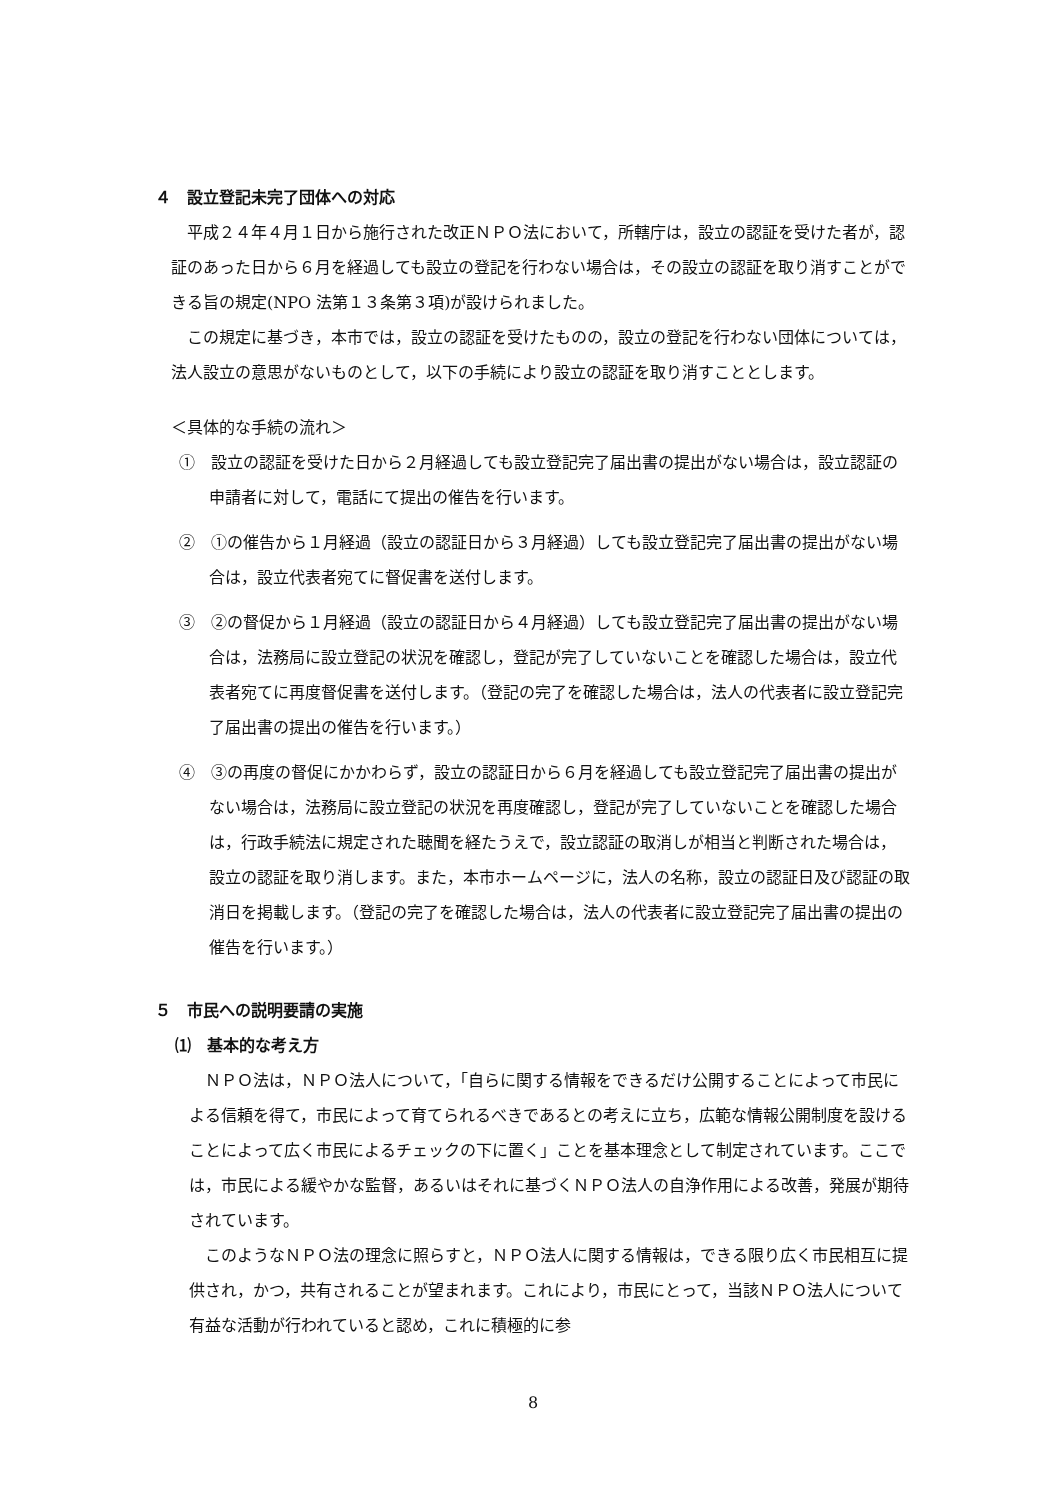４　設立登記未完了団体への対応
平成２４年４月１日から施行された改正ＮＰＯ法において，所轄庁は，設立の認証を受けた者が，認証のあった日から６月を経過しても設立の登記を行わない場合は，その設立の認証を取り消すことができる旨の規定(NPO 法第１３条第３項)が設けられました。
この規定に基づき，本市では，設立の認証を受けたものの，設立の登記を行わない団体については，法人設立の意思がないものとして，以下の手続により設立の認証を取り消すこととします。
＜具体的な手続の流れ＞
①　設立の認証を受けた日から２月経過しても設立登記完了届出書の提出がない場合は，設立認証の申請者に対して，電話にて提出の催告を行います。
②　①の催告から１月経過（設立の認証日から３月経過）しても設立登記完了届出書の提出がない場合は，設立代表者宛てに督促書を送付します。
③　②の督促から１月経過（設立の認証日から４月経過）しても設立登記完了届出書の提出がない場合は，法務局に設立登記の状況を確認し，登記が完了していないことを確認した場合は，設立代表者宛てに再度督促書を送付します。（登記の完了を確認した場合は，法人の代表者に設立登記完了届出書の提出の催告を行います。）
④　③の再度の督促にかかわらず，設立の認証日から６月を経過しても設立登記完了届出書の提出がない場合は，法務局に設立登記の状況を再度確認し，登記が完了していないことを確認した場合は，行政手続法に規定された聴聞を経たうえで，設立認証の取消しが相当と判断された場合は，設立の認証を取り消します。また，本市ホームページに，法人の名称，設立の認証日及び認証の取消日を掲載します。（登記の完了を確認した場合は，法人の代表者に設立登記完了届出書の提出の催告を行います。）
５　市民への説明要請の実施
⑴　基本的な考え方
ＮＰＯ法は，ＮＰＯ法人について，「自らに関する情報をできるだけ公開することによって市民による信頼を得て，市民によって育てられるべきであるとの考えに立ち，広範な情報公開制度を設けることによって広く市民によるチェックの下に置く」ことを基本理念として制定されています。ここでは，市民による緩やかな監督，あるいはそれに基づくＮＰＯ法人の自浄作用による改善，発展が期待されています。
このようなＮＰＯ法の理念に照らすと，ＮＰＯ法人に関する情報は，できる限り広く市民相互に提供され，かつ，共有されることが望まれます。これにより，市民にとって，当該ＮＰＯ法人について有益な活動が行われていると認め，これに積極的に参
8